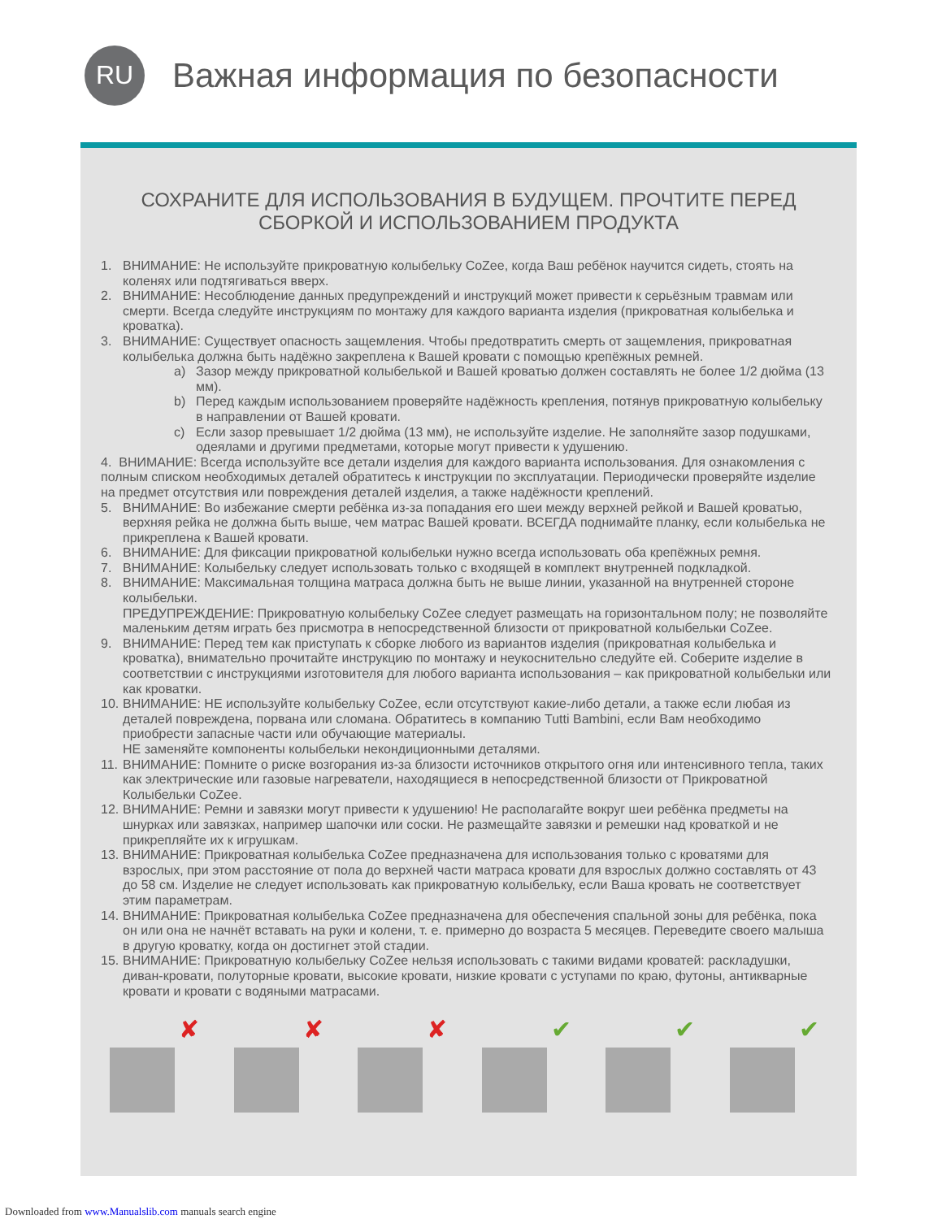RU
Важная информация по безопасности
СОХРАНИТЕ ДЛЯ ИСПОЛЬЗОВАНИЯ В БУДУЩЕМ. ПРОЧТИТЕ ПЕРЕД СБОРКОЙ И ИСПОЛЬЗОВАНИЕМ ПРОДУКТА
1. ВНИМАНИЕ: Не используйте прикроватную колыбельку CoZee, когда Ваш ребёнок научится сидеть, стоять на коленях или подтягиваться вверх.
2. ВНИМАНИЕ: Несоблюдение данных предупреждений и инструкций может привести к серьёзным травмам или смерти. Всегда следуйте инструкциям по монтажу для каждого варианта изделия (прикроватная колыбелька и кроватка).
3. ВНИМАНИЕ: Существует опасность защемления. Чтобы предотвратить смерть от защемления, прикроватная колыбелька должна быть надёжно закреплена к Вашей кровати с помощью крепёжных ремней.
a) Зазор между прикроватной колыбелькой и Вашей кроватью должен составлять не более 1/2 дюйма (13 мм).
b) Перед каждым использованием проверяйте надёжность крепления, потянув прикроватную колыбельку в направлении от Вашей кровати.
c) Если зазор превышает 1/2 дюйма (13 мм), не используйте изделие. Не заполняйте зазор подушками, одеялами и другими предметами, которые могут привести к удушению.
4. ВНИМАНИЕ: Всегда используйте все детали изделия для каждого варианта использования. Для ознакомления с полным списком необходимых деталей обратитесь к инструкции по эксплуатации. Периодически проверяйте изделие на предмет отсутствия или повреждения деталей изделия, а также надёжности креплений.
5. ВНИМАНИЕ: Во избежание смерти ребёнка из-за попадания его шеи между верхней рейкой и Вашей кроватью, верхняя рейка не должна быть выше, чем матрас Вашей кровати. ВСЕГДА поднимайте планку, если колыбелька не прикреплена к Вашей кровати.
6. ВНИМАНИЕ: Для фиксации прикроватной колыбельки нужно всегда использовать оба крепёжных ремня.
7. ВНИМАНИЕ: Колыбельку следует использовать только с входящей в комплект внутренней подкладкой.
8. ВНИМАНИЕ: Максимальная толщина матраса должна быть не выше линии, указанной на внутренней стороне колыбельки.
ПРЕДУПРЕЖДЕНИЕ: Прикроватную колыбельку CoZee следует размещать на горизонтальном полу; не позволяйте маленьким детям играть без присмотра в непосредственной близости от прикроватной колыбельки CoZee.
9. ВНИМАНИЕ: Перед тем как приступать к сборке любого из вариантов изделия (прикроватная колыбелька и кроватка), внимательно прочитайте инструкцию по монтажу и неукоснительно следуйте ей. Соберите изделие в соответствии с инструкциями изготовителя для любого варианта использования – как прикроватной колыбельки или как кроватки.
10. ВНИМАНИЕ: НЕ используйте колыбельку CoZee, если отсутствуют какие-либо детали, а также если любая из деталей повреждена, порвана или сломана. Обратитесь в компанию Tutti Bambini, если Вам необходимо приобрести запасные части или обучающие материалы.
НЕ заменяйте компоненты колыбельки некондиционными деталями.
11. ВНИМАНИЕ: Помните о риске возгорания из-за близости источников открытого огня или интенсивного тепла, таких как электрические или газовые нагреватели, находящиеся в непосредственной близости от Прикроватной Колыбельки CoZee.
12. ВНИМАНИЕ: Ремни и завязки могут привести к удушению! Не располагайте вокруг шеи ребёнка предметы на шнурках или завязках, например шапочки или соски. Не размещайте завязки и ремешки над кроваткой и не прикрепляйте их к игрушкам.
13. ВНИМАНИЕ: Прикроватная колыбелька CoZee предназначена для использования только с кроватями для взрослых, при этом расстояние от пола до верхней части матраса кровати для взрослых должно составлять от 43 до 58 см. Изделие не следует использовать как прикроватную колыбельку, если Ваша кровать не соответствует этим параметрам.
14. ВНИМАНИЕ: Прикроватная колыбелька CoZee предназначена для обеспечения спальной зоны для ребёнка, пока он или она не начнёт вставать на руки и колени, т. е. примерно до возраста 5 месяцев. Переведите своего малыша в другую кроватку, когда он достигнет этой стадии.
15. ВНИМАНИЕ: Прикроватную колыбельку CoZee нельзя использовать с такими видами кроватей: раскладушки, диван-кровати, полуторные кровати, высокие кровати, низкие кровати с уступами по краю, футоны, антикварные кровати и кровати с водяными матрасами.
✘
✘
✘
✔
✔
✔
Downloaded from www.Manualslib.com manuals search engine